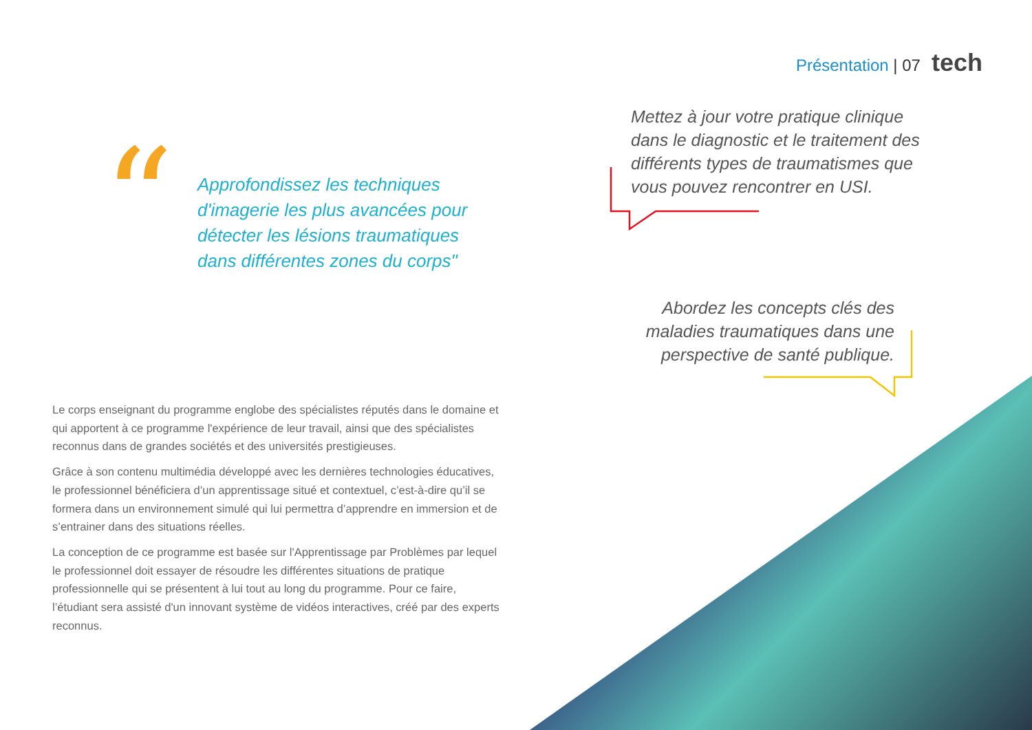Présentation | 07 tech
“
Approfondissez les techniques d'imagerie les plus avancées pour détecter les lésions traumatiques dans différentes zones du corps"
Mettez à jour votre pratique clinique dans le diagnostic et le traitement des différents types de traumatismes que vous pouvez rencontrer en USI.
Abordez les concepts clés des maladies traumatiques dans une perspective de santé publique.
Le corps enseignant du programme englobe des spécialistes réputés dans le domaine et qui apportent à ce programme l'expérience de leur travail, ainsi que des spécialistes reconnus dans de grandes sociétés et des universités prestigieuses.
Grâce à son contenu multimédia développé avec les dernières technologies éducatives, le professionnel bénéficiera d’un apprentissage situé et contextuel, c’est-à-dire qu’il se formera dans un environnement simulé qui lui permettra d’apprendre en immersion et de s’entrainer dans des situations réelles.
La conception de ce programme est basée sur l'Apprentissage par Problèmes par lequel le professionnel doit essayer de résoudre les différentes situations de pratique professionnelle qui se présentent à lui tout au long du programme. Pour ce faire, l’étudiant sera assisté d'un innovant système de vidéos interactives, créé par des experts reconnus.